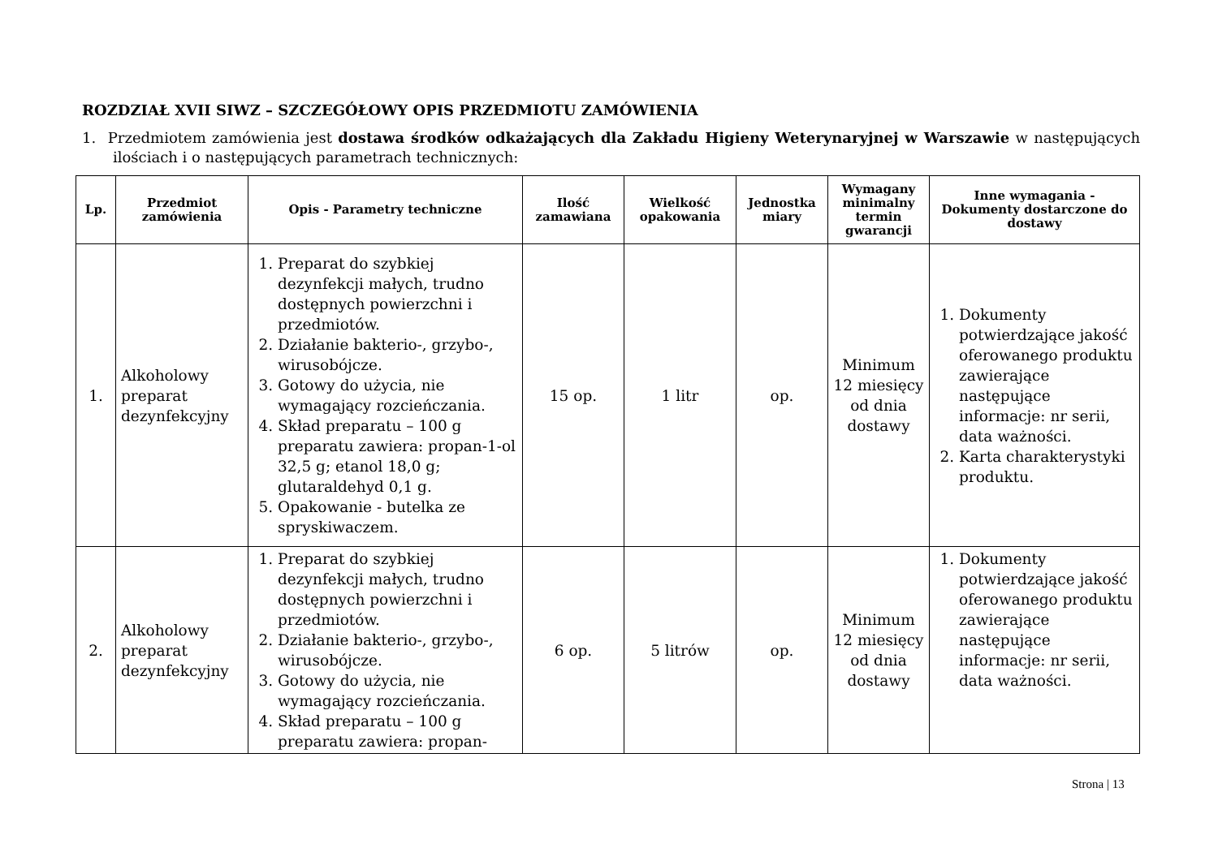ROZDZIAŁ XVII SIWZ – SZCZEGÓŁOWY OPIS PRZEDMIOTU ZAMÓWIENIA
1. Przedmiotem zamówienia jest dostawa środków odkażających dla Zakładu Higieny Weterynaryjnej w Warszawie w następujących ilościach i o następujących parametrach technicznych:
| Lp. | Przedmiot zamówienia | Opis - Parametry techniczne | Ilość zamawiana | Wielkość opakowania | Jednostka miary | Wymagany minimalny termin gwarancji | Inne wymagania - Dokumenty dostarczone do dostawy |
| --- | --- | --- | --- | --- | --- | --- | --- |
| 1. | Alkoholowy preparat dezynfekcyjny | 1. Preparat do szybkiej dezynfekcji małych, trudno dostępnych powierzchni i przedmiotów. 2. Działanie bakterio-, grzybo-, wirusobójcze. 3. Gotowy do użycia, nie wymagający rozcieńczania. 4. Skład preparatu – 100 g preparatu zawiera: propan-1-ol 32,5 g; etanol 18,0 g; glutaraldehyd 0,1 g. 5. Opakowanie - butelka ze spryskiwaczem. | 15 op. | 1 litr | op. | Minimum 12 miesięcy od dnia dostawy | 1. Dokumenty potwierdzające jakość oferowanego produktu zawierające następujące informacje: nr serii, data ważności. 2. Karta charakterystyki produktu. |
| 2. | Alkoholowy preparat dezynfekcyjny | 1. Preparat do szybkiej dezynfekcji małych, trudno dostępnych powierzchni i przedmiotów. 2. Działanie bakterio-, grzybo-, wirusobójcze. 3. Gotowy do użycia, nie wymagający rozcieńczania. 4. Skład preparatu – 100 g preparatu zawiera: propan- | 6 op. | 5 litrów | op. | Minimum 12 miesięcy od dnia dostawy | 1. Dokumenty potwierdzające jakość oferowanego produktu zawierające następujące informacje: nr serii, data ważności. |
Strona | 13